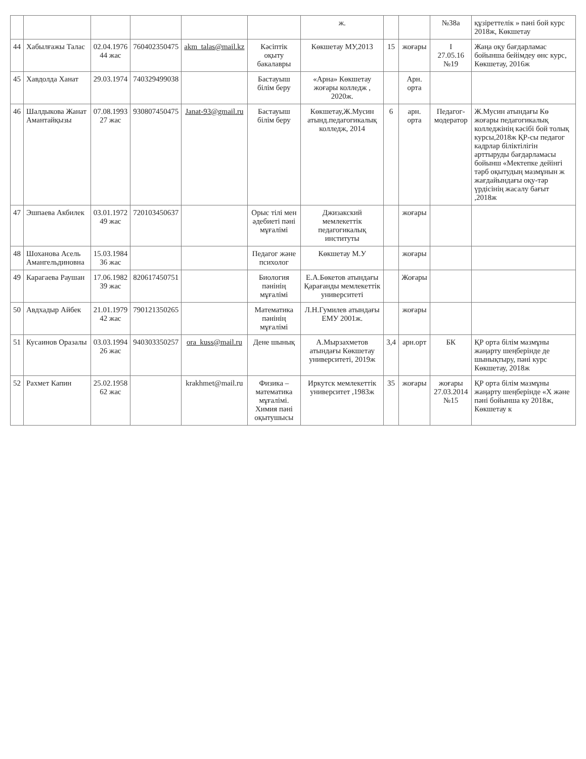| | | | | | | ж. | | | №38а | құзіреттелік » пәні бой курс 2018ж, Көкшетау |
| 44 | Хабылғажы Талас | 02.04.1976 44 жас | 760402350475 | akm_talas@mail.kz | Кәсіптік оқыту бакалавры | Көкшетау МУ,2013 | 15 | жоғары | I 27.05.16 №19 | Жаңа оқу бағдарламас бойынша бейімдеу өнс курс, Көкшетау, 2016ж |
| 45 | Хавдолда Ханат | 29.03.1974 | 740329499038 | | Бастауыш білім беру | «Арна» Көкшетау жоғары колледж , 2020ж. | | Арн. орта | | |
| 46 | Шалдыкова Жанат Амантайқызы | 07.08.1993 27 жас | 930807450475 | Janat-93@gmail.ru | Бастауыш білім беру | Көкшетау,Ж.Мусин атынд.педагогикалық колледж, 2014 | 6 | арн. орта | Педагог-модератор | Ж.Мусин атындағы Кө жоғары педагогикалық колледжінің кәсібі бой толық курсы,2018ж ҚР-сы педагог кадрлар біліктілігін арттыруды бағдарламасы бойынш «Мектепке дейінгі тәрб оқытудың мазмұнын ж жағдайындағы оқу-тәр үрдісінің жасалу бағыт ,2018ж |
| 47 | Эшпаева Акбилек | 03.01.1972 49 жас | 720103450637 | | Орыс тілі мен әдебиеті пәні мұғалімі | Джизакский мемлекеттік педагогикалық институты | | жоғары | | |
| 48 | Шоханова Асель Амангельдиновна | 15.03.1984 36 жас | | | Педагог және психолог | Көкшетау М.У | | жоғары | | |
| 49 | Карагаева Раушан | 17.06.1982 39 жас | 820617450751 | | Биология пәнінің мұғалімі | Е.А.Бөкетов атындағы Қарағанды мемлекеттік университеті | | Жоғары | | |
| 50 | Авдхадыр Айбек | 21.01.1979 42 жас | 790121350265 | | Математика пәнінің мұғалімі | Л.Н.Гумилев атындағы ЕМУ 2001ж. | | жоғары | | |
| 51 | Кусаинов Оразалы | 03.03.1994 26 жас | 940303350257 | ora_kuss@mail.ru | Дене шынық | А.Мырзахметов атындағы Көкшетау университеті, 2019ж | 3,4 | арн.орт | БК | ҚР орта білім мазмұны жаңарту шеңберінде де шынықтыру, пәні курс Көкшетау, 2018ж |
| 52 | Рахмет Капин | 25.02.1958 62 жас | | krakhmet@mail.ru | Физика – математика мұғалімі. Химия пәні оқытушысы | Иркутск мемлекеттік университет ,1983ж | 35 | жоғары | жоғары 27.03.2014 №15 | ҚР орта білім мазмұны жаңарту шеңберінде «Х және пәні бойынша ку 2018ж, Көкшетау к |